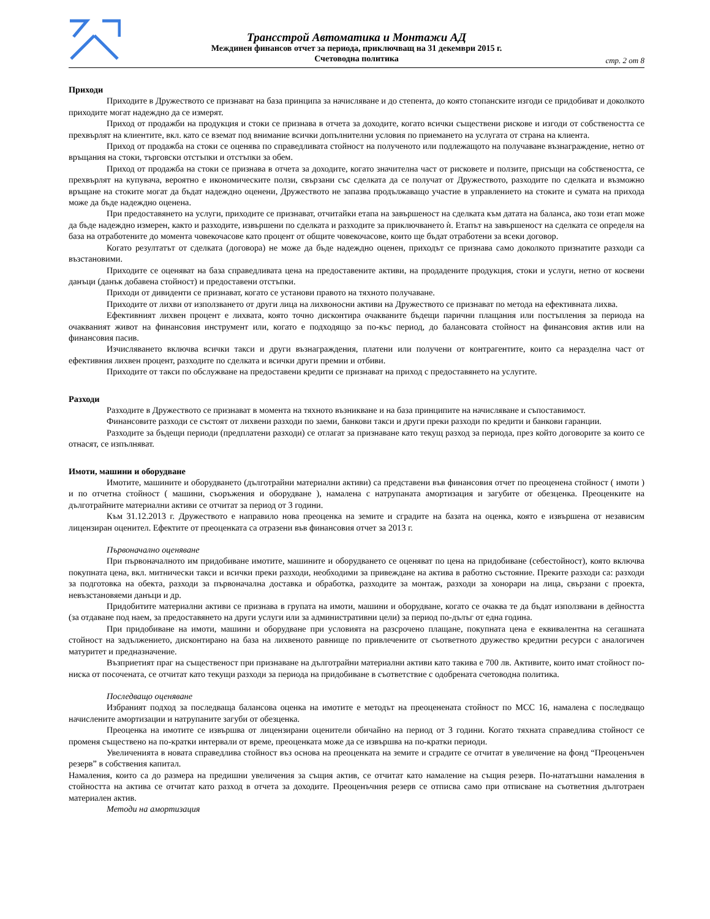Трансстрой Автоматика и Монтажи АД
Междинен финансов отчет за периода, приключващ на 31 декември 2015 г.
Счетоводна политика
стр. 2 от 8
Приходи
Приходите в Дружеството се признават на база принципа за начисляване и до степента, до която стопанските изгоди се придобиват и доколкото приходите могат надеждно да се измерят.
Приход от продажби на продукция и стоки се признава в отчета за доходите, когато всички съществени рискове и изгоди от собствеността се прехвърлят на клиентите, вкл. като се вземат под внимание всички допълнителни условия по приемането на услугата от страна на клиента.
Приход от продажба на стоки се оценява по справедливата стойност на полученото или подлежащото на получаване възнаграждение, нетно от връщания на стоки, търговски отстъпки и отстъпки за обем.
Приход от продажба на стоки се признава в отчета за доходите, когато значителна част от рисковете и ползите, присъщи на собствеността, се прехвърлят на купувача, вероятно е икономическите ползи, свързани със сделката да се получат от Дружеството, разходите по сделката и възможно връщане на стоките могат да бъдат надеждно оценени, Дружеството не запазва продължаващо участие в управлението на стоките и сумата на прихода може да бъде надеждно оценена.
При предоставянето на услуги, приходите се признават, отчитайки етапа на завършеност на сделката към датата на баланса, ако този етап може да бъде надеждно измерен, както и разходите, извършени по сделката и разходите за приключването ѝ. Етапът на завършеност на сделката се определя на база на отработените до момента човекочасове като процент от общите човекочасове, които ще бъдат отработени за всеки договор.
Когато резултатът от сделката (договора) не може да бъде надеждно оценен, приходът се признава само доколкото признатите разходи са възстановими.
Приходите се оценяват на база справедливата цена на предоставените активи, на продадените продукция, стоки и услуги, нетно от косвени данъци (данък добавена стойност) и предоставени отстъпки.
Приходи от дивиденти се признават, когато се установи правото на тяхното получаване.
Приходите от лихви от използването от други лица на лихвоносни активи на Дружеството се признават по метода на ефективната лихва.
Ефективният лихвен процент е лихвата, която точно дисконтира очакваните бъдещи парични плащания или постъпления за периода на очакваният живот на финансовия инструмент или, когато е подходящо за по-къс период, до балансовата стойност на финансовия актив или на финансовия пасив.
Изчисляването включва всички такси и други възнаграждения, платени или получени от контрагентите, които са неразделна част от ефективния лихвен процент, разходите по сделката и всички други премии и отбиви.
Приходите от такси по обслужване на предоставени кредити се признават на приход с предоставянето на услугите.
Разходи
Разходите в Дружеството се признават в момента на тяхното възникване и на база принципите на начисляване и съпоставимост.
Финансовите разходи се състоят от лихвени разходи по заеми, банкови такси и други преки разходи по кредити и банкови гаранции.
Разходите за бъдещи периоди (предплатени разходи) се отлагат за признаване като текущ разход за периода, през който договорите за които се отнасят, се изпълняват.
Имоти, машини и оборудване
Имотите, машините и оборудването (дълготрайни материални активи) са представени във финансовия отчет по преоценена стойност ( имоти ) и по отчетна стойност ( машини, съоръжения и оборудване ), намалена с натрупаната амортизация и загубите от обезценка. Преоценките на дълготрайните материални активи се отчитат за период от 3 години.
Към 31.12.2013 г. Дружеството е направило нова преоценка на земите и сградите на базата на оценка, която е извършена от независим лицензиран оценител. Ефектите от преоценката са отразени във финансовия отчет за 2013 г.
Първоначално оценяване
При първоначалното им придобиване имотите, машините и оборудването се оценяват по цена на придобиване (себестойност), която включва покупната цена, вкл. митнически такси и всички преки разходи, необходими за привеждане на актива в работно състояние. Преките разходи са: разходи за подготовка на обекта, разходи за първоначална доставка и обработка, разходите за монтаж, разходи за хонорари на лица, свързани с проекта, невъзстановяеми данъци и др.
Придобитите материални активи се признава в групата на имоти, машини и оборудване, когато се очаква те да бъдат използвани в дейността (за отдаване под наем, за предоставянето на други услуги или за административни цели) за период по-дълъг от една година.
При придобиване на имоти, машини и оборудване при условията на разсрочено плащане, покупната цена е еквивалентна на сегашната стойност на задължението, дисконтирано на база на лихвеното равнище по привлечените от съответното дружество кредитни ресурси с аналогичен матуритет и предназначение.
Възприетият праг на същественост при признаване на дълготрайни материални активи като такива е 700 лв. Активите, които имат стойност по-ниска от посочената, се отчитат като текущи разходи за периода на придобиване в съответствие с одобрената счетоводна политика.
Последващо оценяване
Избраният подход за последваща балансова оценка на имотите е методът на преоценената стойност по МСС 16, намалена с последващо начислените амортизации и натрупаните загуби от обезценка.
Преоценка на имотите се извършва от лицензирани оценители обичайно на период от 3 години. Когато тяхната справедлива стойност се променя съществено на по-кратки интервали от време, преоценката може да се извършва на по-кратки периоди.
Увеличенията в новата справедлива стойност въз основа на преоценката на земите и сградите се отчитат в увеличение на фонд “Преоценъчен резерв” в собствения капитал.
Намаления, които са до размера на предишни увеличения за същия актив, се отчитат като намаление на същия резерв. По-нататъшни намаления в стойността на актива се отчитат като разход в отчета за доходите. Преоценъчния резерв се отписва само при отписване на съответния дълготраен материален актив.
Методи на амортизация